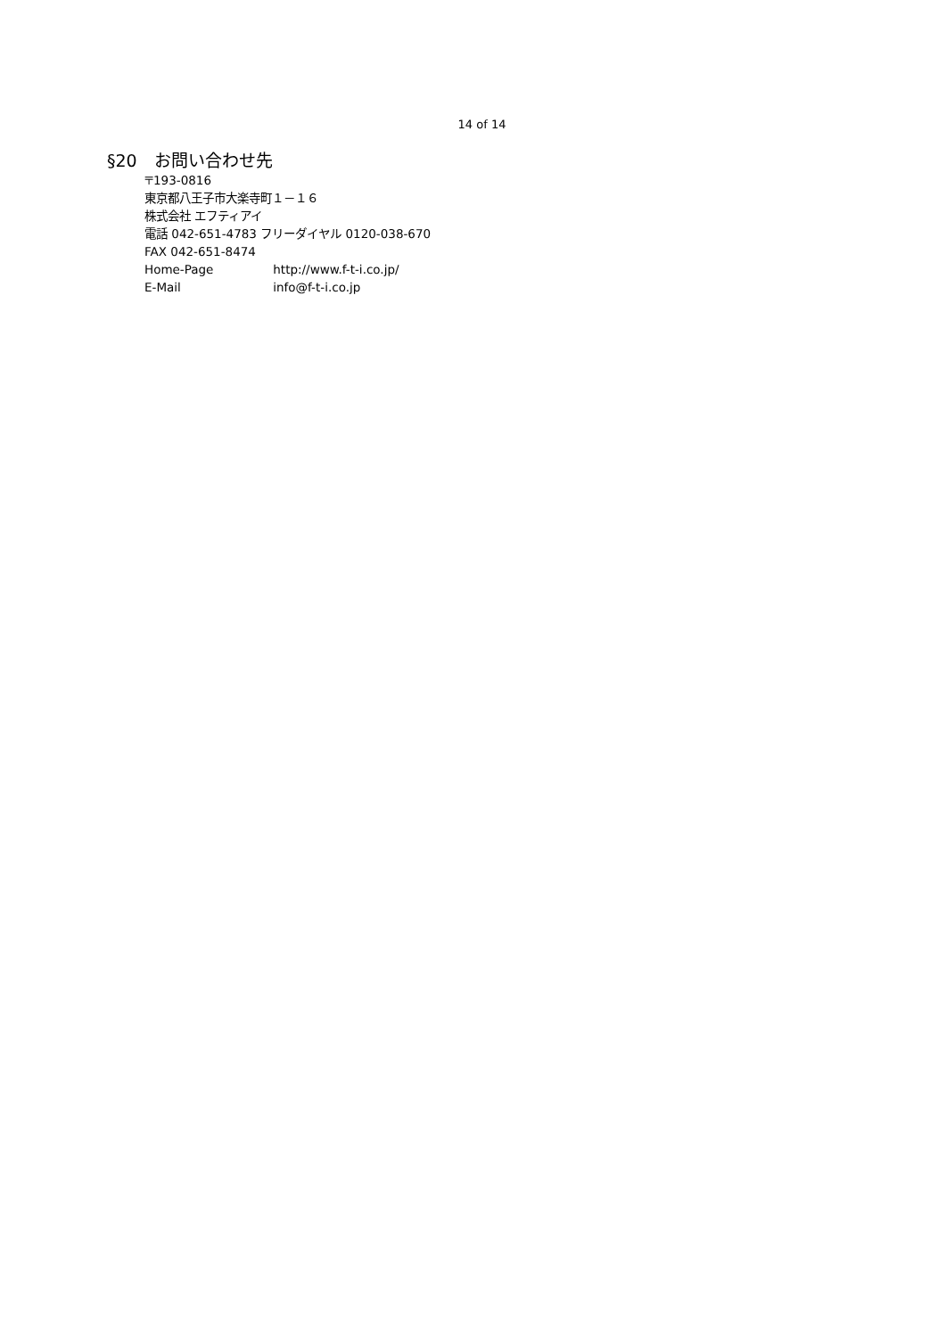14 of 14
§20　お問い合わせ先
〒193-0816
東京都八王子市大楽寺町１－１６
株式会社 エフティアイ
電話 042-651-4783 フリーダイヤル 0120-038-670
FAX 042-651-8474
Home-Page http://www.f-t-i.co.jp/
E-Mail info@f-t-i.co.jp